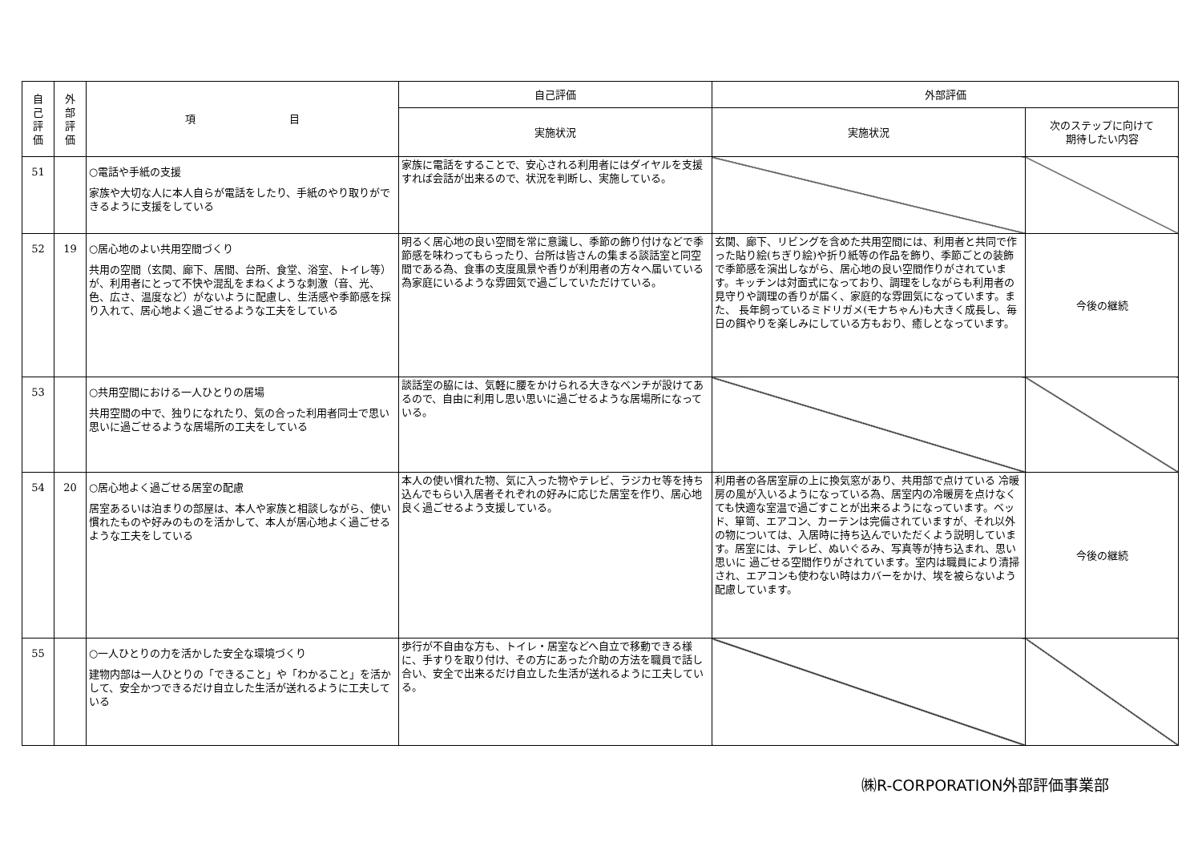| 自 己 評 価 | 外 部 評 価 | 項 目 | 自己評価 | 外部評価 | |
| --- | --- | --- | --- | --- | --- |
| | | | 実施状況 | 実施状況 | 次のステップに向けて 期待したい内容 |
| 51 | | ○電話や手紙の支援 家族や大切な人に本人自らが電話をしたり、手紙のやり取りができるように支援をしている | 家族に電話をすることで、安心される利用者にはダイヤルを支援すれば会話が出来るので、状況を判断し、実施している。 | | |
| 52 | 19 | ○居心地のよい共用空間づくり 共用の空間（玄関、廊下、居間、台所、食堂、浴室、トイレ等）が、利用者にとって不快や混乱をまねくような刺激（音、光、色、広さ、温度など）がないように配慮し、生活感や季節感を採り入れて、居心地よく過ごせるような工夫をしている | 明るく居心地の良い空間を常に意識し、季節の飾り付けなどで季節感を味わってもらったり、台所は皆さんの集まる談話室と同空間である為、食事の支度風景や香りが利用者の方々へ届いている為家庭にいるような雰囲気で過ごしていただけている。 | 玄関、廊下、リビングを含めた共用空間には、利用者と共同で作った貼り絵(ちぎり絵)や折り紙等の作品を飾り、季節ごとの装飾で季節感を演出しながら、居心地の良い空間作りがされています。キッチンは対面式になっており、調理をしながらも利用者の見守りや調理の香りが届く、家庭的な雰囲気になっています。また、 長年飼っているミドリガメ(モナちゃん)も大きく成長し、毎日の餌やりを楽しみにしている方もおり、癒しとなっています。 | 今後の継続 |
| 53 | | ○共用空間における一人ひとりの居場 共用空間の中で、独りになれたり、気の合った利用者同士で思い思いに過ごせるような居場所の工夫をしている | 談話室の脇には、気軽に腰をかけられる大きなベンチが設けてあるので、自由に利用し思い思いに過ごせるような居場所になっている。 | | |
| 54 | 20 | ○居心地よく過ごせる居室の配慮 居室あるいは泊まりの部屋は、本人や家族と相談しながら、使い慣れたものや好みのものを活かして、本人が居心地よく過ごせるような工夫をしている | 本人の使い慣れた物、気に入った物やテレビ、ラジカセ等を持ち込んでもらい入居者それぞれの好みに応じた居室を作り、居心地良く過ごせるよう支援している。 | 利用者の各居室扉の上に換気窓があり、共用部で点けている 冷暖房の風が入いるようになっている為、居室内の冷暖房を点けなくても快適な室温で過ごすことが出来るようになっています。ベッド、箪笥、エアコン、カーテンは完備されていますが、それ以外の物については、入居時に持ち込んでいただくよう説明しています。居室には、テレビ、ぬいぐるみ、写真等が持ち込まれ、思い思いに 過ごせる空間作りがされています。室内は職員により清掃され、エアコンも使わない時はカバーをかけ、埃を被らないよう配慮しています。 | 今後の継続 |
| 55 | | ○一人ひとりの力を活かした安全な環境づくり 建物内部は一人ひとりの「できること」や「わかること」を活かして、安全かつできるだけ自立した生活が送れるように工夫している | 歩行が不自由な方も、トイレ・居室などへ自立で移動できる様に、手すりを取り付け、その方にあった介助の方法を職員で話し合い、安全で出来るだけ自立した生活が送れるように工夫している。 | | |
㈱R-CORPORATION外部評価事業部